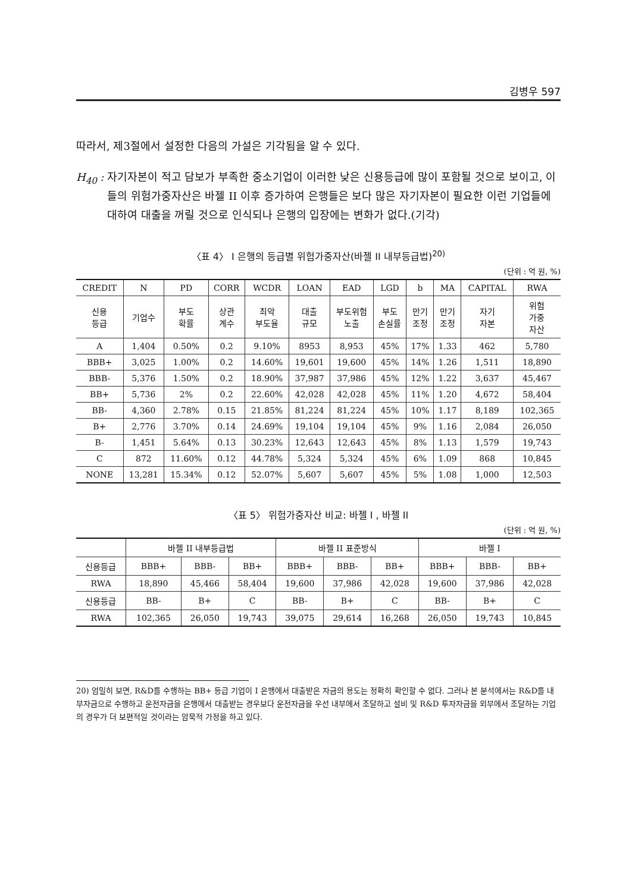김병우 597
따라서, 제3절에서 설정한 다음의 가설은 기각됨을 알 수 있다.
H<sub>40</sub> :
자기자본이 적고 담보가 부족한 중소기업이 이러한 낮은 신용등급에 많이 포함될 것으로 보이고, 이들의 위험가중자산은 바젤 II 이후 증가하여 은행들은 보다 많은 자기자본이 필요한 이런 기업들에 대하여 대출을 꺼릴 것으로 인식되나 은행의 입장에는 변화가 없다.(기각)
〈표 4〉 I 은행의 등급별 위험가중자산(바젤 II 내부등급법)<sup>20)</sup>
(단위 : 억 원, %)
| CREDIT | N | PD | CORR | WCDR | LOAN | EAD | LGD | b | MA | CAPITAL | RWA |
| --- | --- | --- | --- | --- | --- | --- | --- | --- | --- | --- | --- |
| 신용 등급 | 기업수 | 부도 확률 | 상관 계수 | 최악 부도율 | 대출 규모 | 부도위험 노출 | 부도 손실률 | 만기 조정 | 만기 조정 | 자기 자본 | 위험 가중 자산 |
| A | 1,404 | 0.50% | 0.2 | 9.10% | 8953 | 8,953 | 45% | 17% | 1.33 | 462 | 5,780 |
| BBB+ | 3,025 | 1.00% | 0.2 | 14.60% | 19,601 | 19,600 | 45% | 14% | 1.26 | 1,511 | 18,890 |
| BBB- | 5,376 | 1.50% | 0.2 | 18.90% | 37,987 | 37,986 | 45% | 12% | 1.22 | 3,637 | 45,467 |
| BB+ | 5,736 | 2% | 0.2 | 22.60% | 42,028 | 42,028 | 45% | 11% | 1.20 | 4,672 | 58,404 |
| BB- | 4,360 | 2.78% | 0.15 | 21.85% | 81,224 | 81,224 | 45% | 10% | 1.17 | 8,189 | 102,365 |
| B+ | 2,776 | 3.70% | 0.14 | 24.69% | 19,104 | 19,104 | 45% | 9% | 1.16 | 2,084 | 26,050 |
| B- | 1,451 | 5.64% | 0.13 | 30.23% | 12,643 | 12,643 | 45% | 8% | 1.13 | 1,579 | 19,743 |
| C | 872 | 11.60% | 0.12 | 44.78% | 5,324 | 5,324 | 45% | 6% | 1.09 | 868 | 10,845 |
| NONE | 13,281 | 15.34% | 0.12 | 52.07% | 5,607 | 5,607 | 45% | 5% | 1.08 | 1,000 | 12,503 |
〈표 5〉 위험가중자산 비교: 바젤 I , 바젤 II
(단위 : 억 원, %)
| | 바젤 II 내부등급법 | | | 바젤 II 표준방식 | | | 바젤 I | | |
| --- | --- | --- | --- | --- | --- | --- | --- | --- | --- |
| 신용등급 | BBB+ | BBB- | BB+ | BBB+ | BBB- | BB+ | BBB+ | BBB- | BB+ |
| RWA | 18,890 | 45,466 | 58,404 | 19,600 | 37,986 | 42,028 | 19,600 | 37,986 | 42,028 |
| 신용등급 | BB- | B+ | C | BB- | B+ | C | BB- | B+ | C |
| RWA | 102,365 | 26,050 | 19,743 | 39,075 | 29,614 | 16,268 | 26,050 | 19,743 | 10,845 |
20) 엄밀히 보면, R&D를 수행하는 BB+ 등급 기업이 I 은행에서 대출받은 자금의 용도는 정확히 확인할 수 없다. 그러나 본 분석에서는 R&D를 내부자금으로 수행하고 운전자금을 은행에서 대출받는 경우보다 운전자금을 우선 내부에서 조달하고 설비 및 R&D 투자자금을 외부에서 조달하는 기업의 경우가 더 보편적일 것이라는 암묵적 가정을 하고 있다.